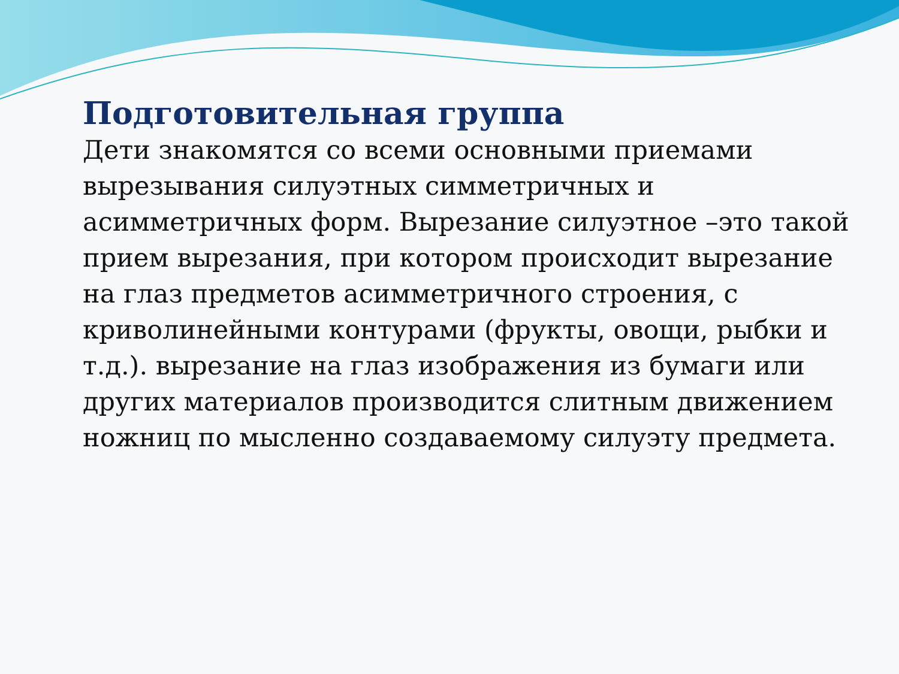Подготовительная группа
Дети знакомятся со всеми основными приемами вырезывания силуэтных симметричных и асимметричных форм. Вырезание силуэтное –это такой прием вырезания, при котором происходит вырезание на глаз предметов асимметричного строения, с криволинейными контурами (фрукты, овощи, рыбки и т.д.). вырезание на глаз изображения из бумаги или других материалов производится слитным движением ножниц по мысленно создаваемому силуэту предмета.